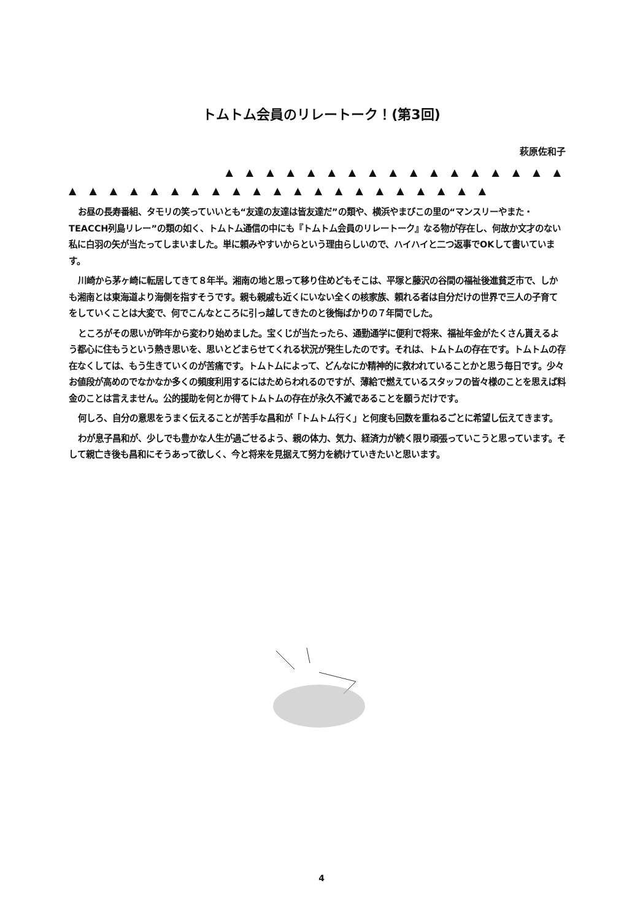トムトム会員のリレートーク！(第3回)
萩原佐和子
▲ ▲ ▲ ▲ ▲ ▲ ▲ ▲ ▲ ▲ ▲ ▲ ▲ ▲ ▲ ▲ ▲
▲ ▲ ▲ ▲ ▲ ▲ ▲ ▲ ▲ ▲ ▲ ▲ ▲ ▲ ▲ ▲ ▲ ▲ ▲ ▲ ▲
お昼の長寿番組、タモリの笑っていいとも“友達の友達は皆友達だ”の類や、横浜やまびこの里の“マンスリーやまた・TEACCH列島リレー”の類の如く、トムトム通信の中にも『トムトム会員のリレートーク』なる物が存在し、何故か文才のない私に白羽の矢が当たってしまいました。単に頼みやすいからという理由らしいので、ハイハイと二つ返事でOKして書いています。
川崎から茅ヶ崎に転居してきて８年半。湘南の地と思って移り住めどもそこは、平塚と藤沢の谷間の福祉後進貧乏市で、しかも湘南とは東海道より海側を指すそうです。親も親戚も近くにいない全くの核家族、頼れる者は自分だけの世界で三人の子育てをしていくことは大変で、何でこんなところに引っ越してきたのと後悔ばかりの７年間でした。
ところがその思いが昨年から変わり始めました。宝くじが当たったら、通勤通学に便利で将来、福祉年金がたくさん貰えるよう都心に住もうという熱き思いを、思いとどまらせてくれる状況が発生したのです。それは、トムトムの存在です。トムトムの存在なくしては、もう生きていくのが苦痛です。トムトムによって、どんなにか精神的に救われていることかと思う毎日です。少々お値段が高めのでなかなか多くの頻度利用するにはためらわれるのですが、薄給で燃えているスタッフの皆々様のことを思えば料金のことは言えません。公的援助を何とか得てトムトムの存在が永久不滅であることを願うだけです。
何しろ、自分の意思をうまく伝えることが苦手な昌和が「トムトム行く」と何度も回数を重ねるごとに希望し伝えてきます。
わが息子昌和が、少しでも豊かな人生が過ごせるよう、親の体力、気力、経済力が続く限り頑張っていこうと思っています。そして親亡き後も昌和にそうあって欲しく、今と将来を見据えて努力を続けていきたいと思います。
4